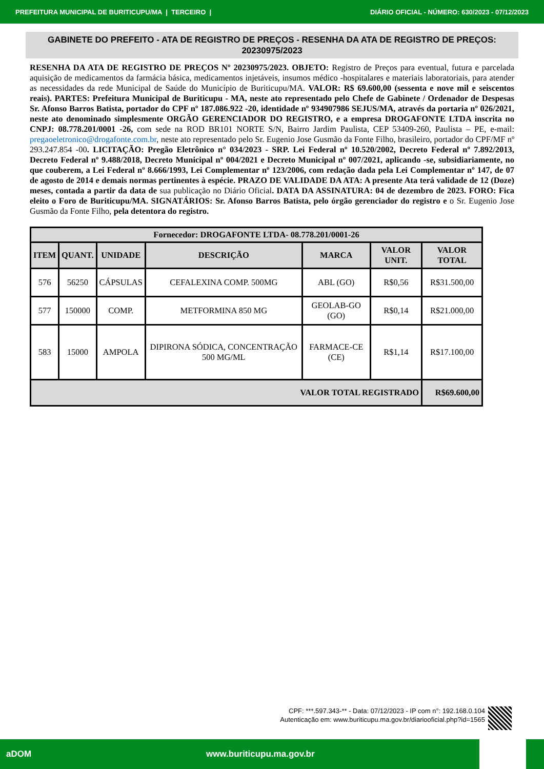PREFEITURA MUNICIPAL DE BURITICUPU/MA | TERCEIRO | DIÁRIO OFICIAL - NÚMERO: 630/2023 - 07/12/2023
GABINETE DO PREFEITO - ATA DE REGISTRO DE PREÇOS - RESENHA DA ATA DE REGISTRO DE PREÇOS: 20230975/2023
RESENHA DA ATA DE REGISTRO DE PREÇOS Nº 20230975/2023. OBJETO: Registro de Preços para eventual, futura e parcelada aquisição de medicamentos da farmácia básica, medicamentos injetáveis, insumos médico -hospitalares e materiais laboratoriais, para atender as necessidades da rede Municipal de Saúde do Município de Buriticupu/MA. VALOR: R$ 69.600,00 (sessenta e nove mil e seiscentos reais). PARTES: Prefeitura Municipal de Buriticupu - MA, neste ato representado pelo Chefe de Gabinete / Ordenador de Despesas Sr. Afonso Barros Batista, portador do CPF nº 187.086.922 -20, identidade nº 934907986 SEJUS/MA, através da portaria nº 026/2021, neste ato denominado simplesmente ORGÃO GERENCIADOR DO REGISTRO, e a empresa DROGAFONTE LTDA inscrita no CNPJ: 08.778.201/0001 -26, com sede na ROD BR101 NORTE S/N, Bairro Jardim Paulista, CEP 53409-260, Paulista – PE, e-mail: pregaoeletronico@drogafonte.com.br, neste ato representado pelo Sr. Eugenio Jose Gusmão da Fonte Filho, brasileiro, portador do CPF/MF nº 293.247.854 -00. LICITAÇÃO: Pregão Eletrônico n° 034/2023 - SRP. Lei Federal nº 10.520/2002, Decreto Federal nº 7.892/2013, Decreto Federal nº 9.488/2018, Decreto Municipal nº 004/2021 e Decreto Municipal nº 007/2021, aplicando -se, subsidiariamente, no que couberem, a Lei Federal nº 8.666/1993, Lei Complementar nº 123/2006, com redação dada pela Lei Complementar nº 147, de 07 de agosto de 2014 e demais normas pertinentes à espécie. PRAZO DE VALIDADE DA ATA: A presente Ata terá validade de 12 (Doze) meses, contada a partir da data de sua publicação no Diário Oficial. DATA DA ASSINATURA: 04 de dezembro de 2023. FORO: Fica eleito o Foro de Buriticupu/MA. SIGNATÁRIOS: Sr. Afonso Barros Batista, pelo órgão gerenciador do registro e o Sr. Eugenio Jose Gusmão da Fonte Filho, pela detentora do registro.
| Fornecedor: DROGAFONTE LTDA- 08.778.201/0001-26 | | | | | | |
| --- | --- | --- | --- | --- | --- | --- |
| ITEM | QUANT. | UNIDADE | DESCRIÇÃO | MARCA | VALOR UNIT. | VALOR TOTAL |
| 576 | 56250 | CÁPSULAS | CEFALEXINA COMP. 500MG | ABL (GO) | R$0,56 | R$31.500,00 |
| 577 | 150000 | COMP. | METFORMINA 850 MG | GEOLAB-GO (GO) | R$0,14 | R$21.000,00 |
| 583 | 15000 | AMPOLA | DIPIRONA SÓDICA, CONCENTRAÇÃO 500 MG/ML | FARMACE-CE (CE) | R$1,14 | R$17.100,00 |
| VALOR TOTAL REGISTRADO | | | | | | R$69.600,00 |
CPF: ***.597.343-** - Data: 07/12/2023 - IP com n°: 192.168.0.104
Autenticação em: www.buriticupu.ma.gov.br/diariooficial.php?id=1565
aDOM www.buriticupu.ma.gov.br